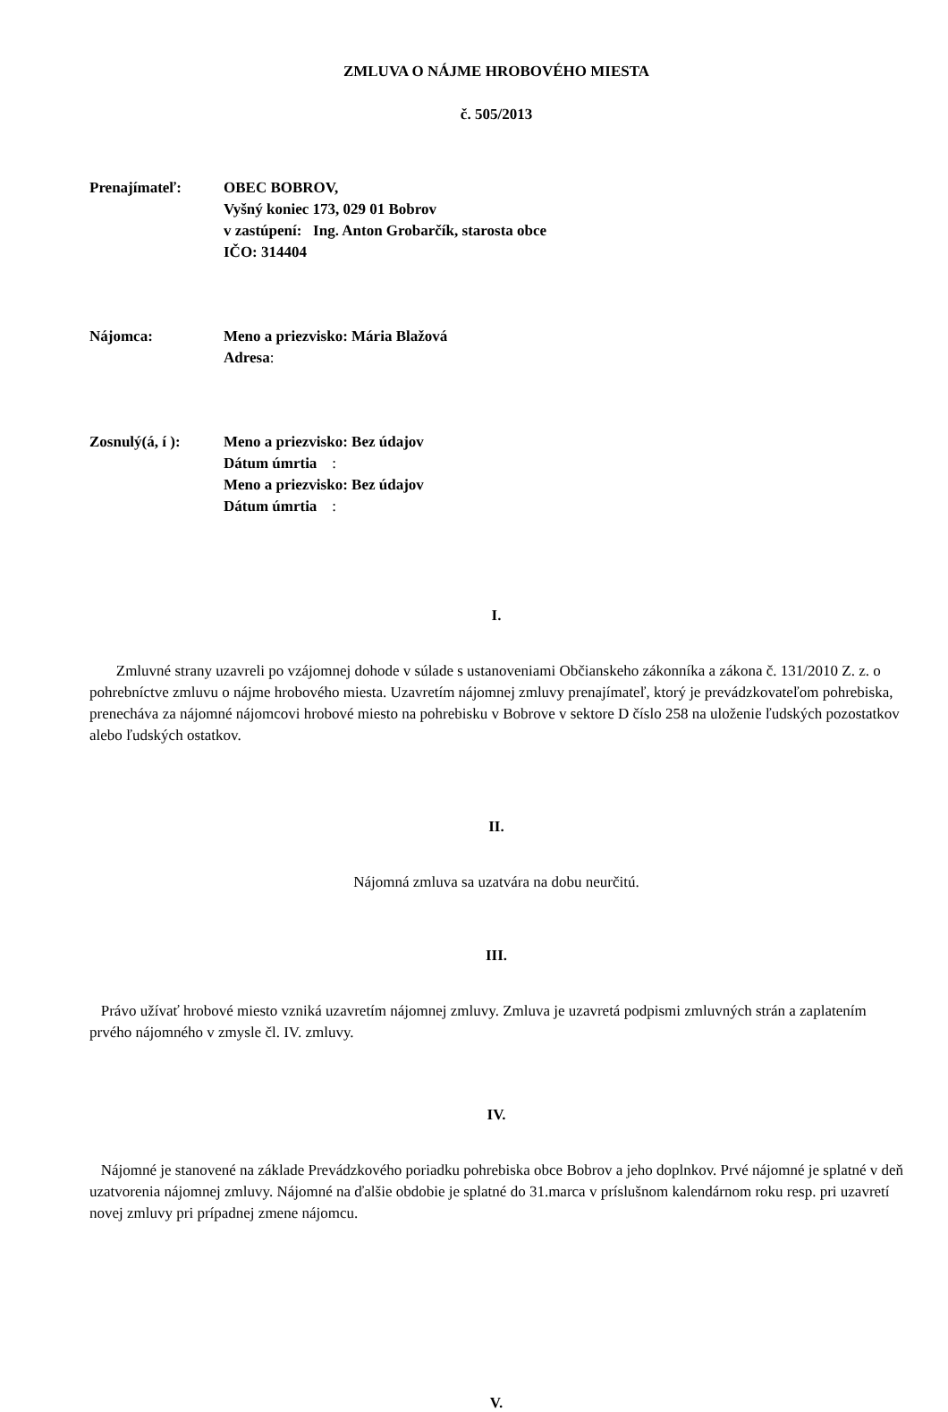ZMLUVA O NÁJME HROBOVÉHO MIESTA
č. 505/2013
Prenajímateľ: OBEC BOBROV,
Vyšný koniec 173, 029 01 Bobrov
v zastúpení: Ing. Anton Grobarčík, starosta obce
IČO: 314404
Nájomca: Meno a priezvisko: Mária Blažová
Adresa:
Zosnulý(á, í ):
Meno a priezvisko: Bez údajov
Dátum úmrtia :
Meno a priezvisko: Bez údajov
Dátum úmrtia :
I.
Zmluvné strany uzavreli po vzájomnej dohode v súlade s ustanoveniami Občianskeho zákonníka a zákona č. 131/2010 Z. z. o pohrebníctve zmluvu o nájme hrobového miesta. Uzavretím nájomnej zmluvy prenajímateľ, ktorý je prevádzkovateľom pohrebiska, prenecháva za nájomné nájomcovi hrobové miesto na pohrebisku v Bobrove v sektore D číslo 258 na uloženie ľudských pozostatkov alebo ľudských ostatkov.
II.
Nájomná zmluva sa uzatvára na dobu neurčitú.
III.
Právo užívať hrobové miesto vzniká uzavretím nájomnej zmluvy. Zmluva je uzavretá podpismi zmluvných strán a zaplatením prvého nájomného v zmysle čl. IV. zmluvy.
IV.
Nájomné je stanovené na základe Prevádzkového poriadku pohrebiska obce Bobrov a jeho doplnkov. Prvé nájomné je splatné v deň uzatvorenia nájomnej zmluvy. Nájomné na ďalšie obdobie je splatné do 31.marca v príslušnom kalendárnom roku resp. pri uzavretí novej zmluvy pri prípadnej zmene nájomcu.
V.